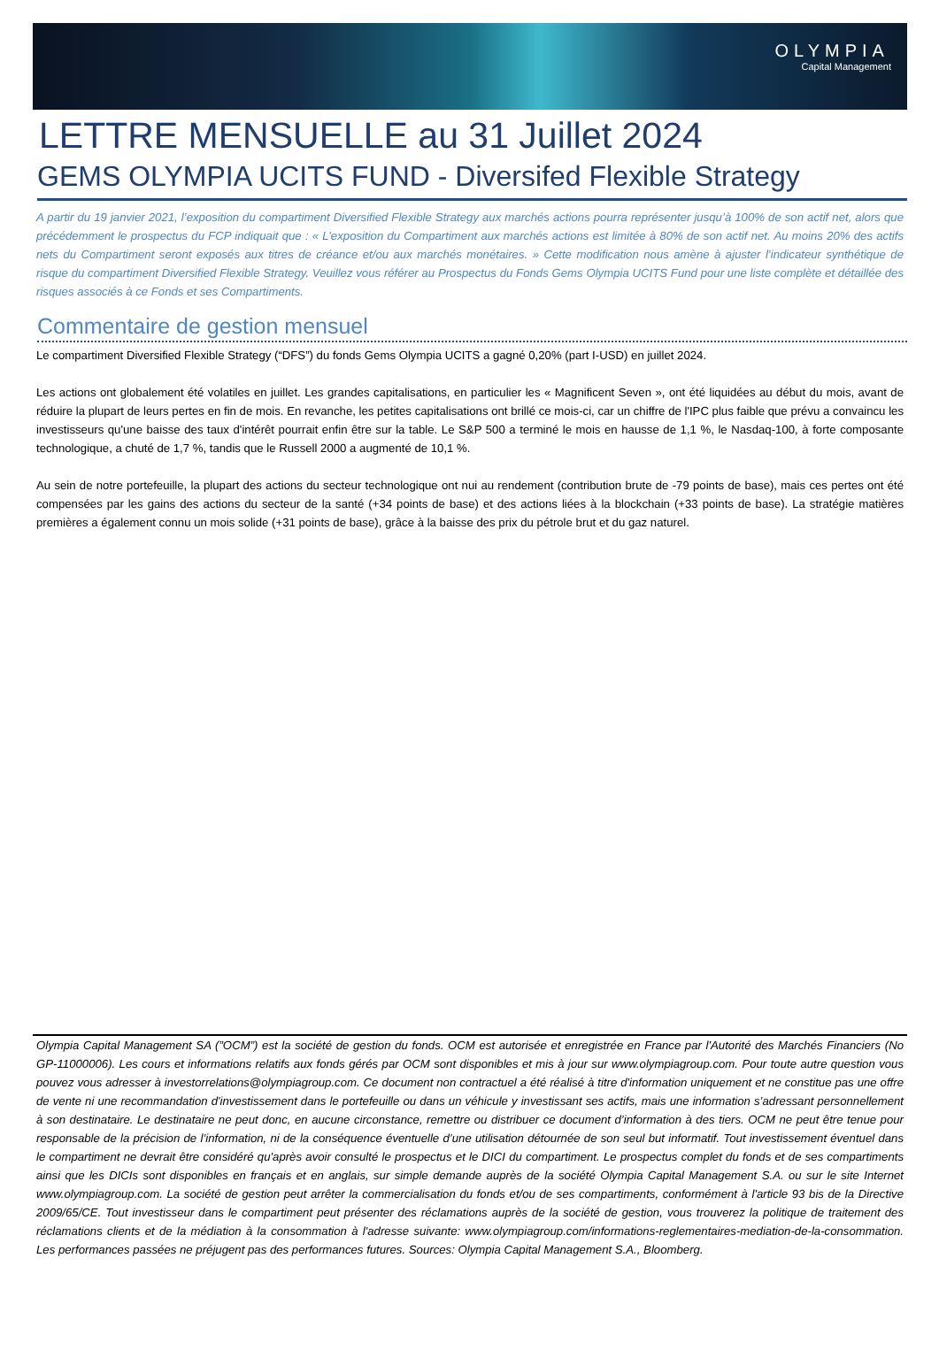OLYMPIA
Capital Management
LETTRE MENSUELLE au 31 Juillet 2024
GEMS OLYMPIA UCITS FUND - Diversifed Flexible Strategy
A partir du 19 janvier 2021, l’exposition du compartiment Diversified Flexible Strategy aux marchés actions pourra représenter jusqu’à 100% de son actif net, alors que précédemment le prospectus du FCP indiquait que : « L’exposition du Compartiment aux marchés actions est limitée à 80% de son actif net. Au moins 20% des actifs nets du Compartiment seront exposés aux titres de créance et/ou aux marchés monétaires. » Cette modification nous amène à ajuster l’indicateur synthétique de risque du compartiment Diversified Flexible Strategy. Veuillez vous référer au Prospectus du Fonds Gems Olympia UCITS Fund pour une liste complète et détaillée des risques associés à ce Fonds et ses Compartiments.
Commentaire de gestion mensuel
Le compartiment Diversified Flexible Strategy (“DFS”) du fonds Gems Olympia UCITS a gagné 0,20% (part I-USD) en juillet 2024.
Les actions ont globalement été volatiles en juillet. Les grandes capitalisations, en particulier les « Magnificent Seven », ont été liquidées au début du mois, avant de réduire la plupart de leurs pertes en fin de mois. En revanche, les petites capitalisations ont brillé ce mois-ci, car un chiffre de l'IPC plus faible que prévu a convaincu les investisseurs qu'une baisse des taux d'intérêt pourrait enfin être sur la table. Le S&P 500 a terminé le mois en hausse de 1,1 %, le Nasdaq-100, à forte composante technologique, a chuté de 1,7 %, tandis que le Russell 2000 a augmenté de 10,1 %.
Au sein de notre portefeuille, la plupart des actions du secteur technologique ont nui au rendement (contribution brute de -79 points de base), mais ces pertes ont été compensées par les gains des actions du secteur de la santé (+34 points de base) et des actions liées à la blockchain (+33 points de base). La stratégie matières premières a également connu un mois solide (+31 points de base), grâce à la baisse des prix du pétrole brut et du gaz naturel.
Olympia Capital Management SA (”OCM”) est la société de gestion du fonds. OCM est autorisée et enregistrée en France par l'Autorité des Marchés Financiers (No GP-11000006). Les cours et informations relatifs aux fonds gérés par OCM sont disponibles et mis à jour sur www.olympiagroup.com. Pour toute autre question vous pouvez vous adresser à investorrelations@olympiagroup.com. Ce document non contractuel a été réalisé à titre d'information uniquement et ne constitue pas une offre de vente ni une recommandation d'investissement dans le portefeuille ou dans un véhicule y investissant ses actifs, mais une information s’adressant personnellement à son destinataire. Le destinataire ne peut donc, en aucune circonstance, remettre ou distribuer ce document d’information à des tiers. OCM ne peut être tenue pour responsable de la précision de l’information, ni de la conséquence éventuelle d’une utilisation détournée de son seul but informatif. Tout investissement éventuel dans le compartiment ne devrait être considéré qu'après avoir consulté le prospectus et le DICI du compartiment. Le prospectus complet du fonds et de ses compartiments ainsi que les DICIs sont disponibles en français et en anglais, sur simple demande auprès de la société Olympia Capital Management S.A. ou sur le site Internet www.olympiagroup.com. La société de gestion peut arrêter la commercialisation du fonds et/ou de ses compartiments, conformément à l'article 93 bis de la Directive 2009/65/CE. Tout investisseur dans le compartiment peut présenter des réclamations auprès de la société de gestion, vous trouverez la politique de traitement des réclamations clients et de la médiation à la consommation à l'adresse suivante: www.olympiagroup.com/informations-reglementaires-mediation-de-la-consommation. Les performances passées ne préjugent pas des performances futures. Sources: Olympia Capital Management S.A., Bloomberg.